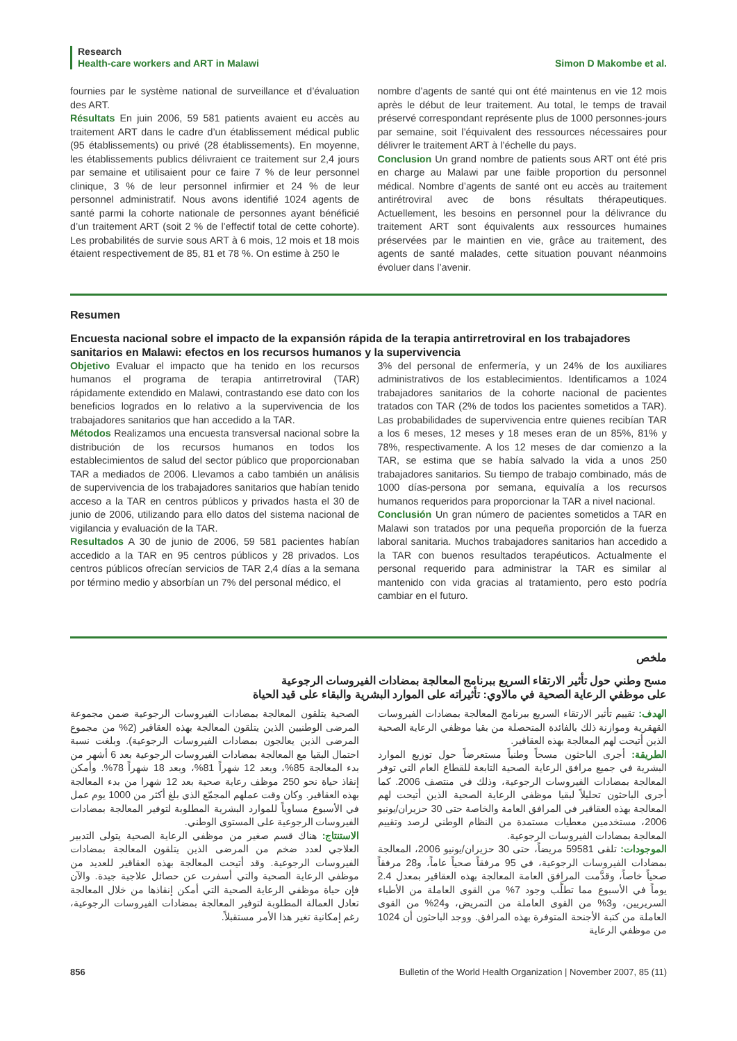Research
Health-care workers and ART in Malawi Simon D Makombe et al.
fournies par le système national de surveillance et d’évaluation des ART.
Résultats En juin 2006, 59 581 patients avaient eu accès au traitement ART dans le cadre d’un établissement médical public (95 établissements) ou privé (28 établissements). En moyenne, les établissements publics délivraient ce traitement sur 2,4 jours par semaine et utilisaient pour ce faire 7 % de leur personnel clinique, 3 % de leur personnel infirmier et 24 % de leur personnel administratif. Nous avons identifié 1024 agents de santé parmi la cohorte nationale de personnes ayant bénéficié d’un traitement ART (soit 2 % de l’effectif total de cette cohorte). Les probabilités de survie sous ART à 6 mois, 12 mois et 18 mois étaient respectivement de 85, 81 et 78 %. On estime à 250 le
nombre d’agents de santé qui ont été maintenus en vie 12 mois après le début de leur traitement. Au total, le temps de travail préservé correspondant représente plus de 1000 personnes-jours par semaine, soit l’équivalent des ressources nécessaires pour délivrer le traitement ART à l’échelle du pays.
Conclusion Un grand nombre de patients sous ART ont été pris en charge au Malawi par une faible proportion du personnel médical. Nombre d’agents de santé ont eu accès au traitement antirétroviral avec de bons résultats thérapeutiques. Actuellement, les besoins en personnel pour la délivrance du traitement ART sont équivalents aux ressources humaines préservées par le maintien en vie, grâce au traitement, des agents de santé malades, cette situation pouvant néanmoins évoluer dans l’avenir.
Resumen
Encuesta nacional sobre el impacto de la expansión rápida de la terapia antirretroviral en los trabajadores sanitarios en Malawi: efectos en los recursos humanos y la supervivencia
Objetivo Evaluar el impacto que ha tenido en los recursos humanos el programa de terapia antirretroviral (TAR) rápidamente extendido en Malawi, contrastando ese dato con los beneficios logrados en lo relativo a la supervivencia de los trabajadores sanitarios que han accedido a la TAR.
Métodos Realizamos una encuesta transversal nacional sobre la distribución de los recursos humanos en todos los establecimientos de salud del sector público que proporcionaban TAR a mediados de 2006. Llevamos a cabo también un análisis de supervivencia de los trabajadores sanitarios que habían tenido acceso a la TAR en centros públicos y privados hasta el 30 de junio de 2006, utilizando para ello datos del sistema nacional de vigilancia y evaluación de la TAR.
Resultados A 30 de junio de 2006, 59 581 pacientes habían accedido a la TAR en 95 centros públicos y 28 privados. Los centros públicos ofrecían servicios de TAR 2,4 días a la semana por término medio y absorbían un 7% del personal médico, el
3% del personal de enfermería, y un 24% de los auxiliares administrativos de los establecimientos. Identificamos a 1024 trabajadores sanitarios de la cohorte nacional de pacientes tratados con TAR (2% de todos los pacientes sometidos a TAR). Las probabilidades de supervivencia entre quienes recibían TAR a los 6 meses, 12 meses y 18 meses eran de un 85%, 81% y 78%, respectivamente. A los 12 meses de dar comienzo a la TAR, se estima que se había salvado la vida a unos 250 trabajadores sanitarios. Su tiempo de trabajo combinado, más de 1000 días-persona por semana, equivalía a los recursos humanos requeridos para proporcionar la TAR a nivel nacional.
Conclusión Un gran número de pacientes sometidos a TAR en Malawi son tratados por una pequeña proporción de la fuerza laboral sanitaria. Muchos trabajadores sanitarios han accedido a la TAR con buenos resultados terapéuticos. Actualmente el personal requerido para administrar la TAR es similar al mantenido con vida gracias al tratamiento, pero esto podría cambiar en el futuro.
ملخص
مسح وطني حول تأثير الارتقاء السريع ببرنامج المعالجة بمضادات الفيروسات الرجوعية
على موظفي الرعاية الصحية في مالاوي: تأثيراته على الموارد البشرية والبقاء على قيد الحياة
الهدف: تقييم تأثير الارتقاء السريع ببرنامج المعالجة بمضادات الفيروسات القهقرية وموازنة ذلك بالفائدة المتحصلة من بقيا موظفي الرعاية الصحية الذين أتيحت لهم المعالجة بهذه العقاقير.
الطريقة: أجرى الباحثون مسحاً وطنياً مستعرضاً حول توزيع الموارد البشرية في جميع مرافق الرعاية الصحية التابعة للقطاع العام التي توفر المعالجة بمضادات الفيروسات الرجوعية، وذلك في منتصف 2006. كما أجرى الباحثون تحليلاً لبقيا موظفي الرعاية الصحية الذين أتيحت لهم المعالجة بهذه العقاقير في المرافق العامة والخاصة حتى 30 حزيران/يونيو 2006، مستخدمين معطيات مستمدة من النظام الوطني لرصد وتقييم المعالجة بمضادات الفيروسات الرجوعية.
الموجودات: تلقى 59581 مريضاً، حتى 30 حزيران/يونيو 2006، المعالجة بمضادات الفيروسات الرجوعية، في 95 مرفقاً صحياً عاماً، و28 مرفقاً صحياً خاصاً، وقدَّمت المرافق العامة المعالجة بهذه العقاقير بمعدل 2.4 يوماً في الأسبوع مما تطلَّب وجود 7% من القوى العاملة من الأطباء السريريين، و3% من القوى العاملة من التمريض، و24% من القوى العاملة من كتبة الأجنحة المتوفرة بهذه المرافق. ووجد الباحثون أن 1024 من موظفي الرعاية
الصحية يتلقون المعالجة بمضادات الفيروسات الرجوعية ضمن مجموعة المرضى الوطنيين الذين يتلقون المعالجة بهذه العقاقير (2% من مجموع المرضى الذين يعالجون بمضادات الفيروسات الرجوعية). وبلغت نسبة احتمال البقيا مع المعالجة بمضادات الفيروسات الرجوعية بعد 6 أشهر من بدء المعالجة 85%، وبعد 12 شهراً 81%، وبعد 18 شهراً 78%. وأمكن إنقاذ حياة نحو 250 موظف رعاية صحية بعد 12 شهرا من بدء المعالجة بهذه العقاقير. وكان وقت عملهم المجمّع الذي بلغ أكثر من 1000 يوم عمل في الأسبوع مساوياً للموارد البشرية المطلوبة لتوفير المعالجة بمضادات الفيروسات الرجوعية على المستوى الوطني.
الاستنتاج: هناك قسم صغير من موظفي الرعاية الصحية يتولى التدبير العلاجي لعدد ضخم من المرضى الذين يتلقون المعالجة بمضادات الفيروسات الرجوعية. وقد أتيحت المعالجة بهذه العقاقير للعديد من موظفي الرعاية الصحية والتي أسفرت عن حصائل علاجية جيدة. والآن فإن حياة موظفي الرعاية الصحية التي أمكن إنقاذها من خلال المعالجة تعادل العمالة المطلوبة لتوفير المعالجة بمضادات الفيروسات الرجوعية، رغم إمكانية تغير هذا الأمر مستقبلاً.
856 Bulletin of the World Health Organization | November 2007, 85 (11)